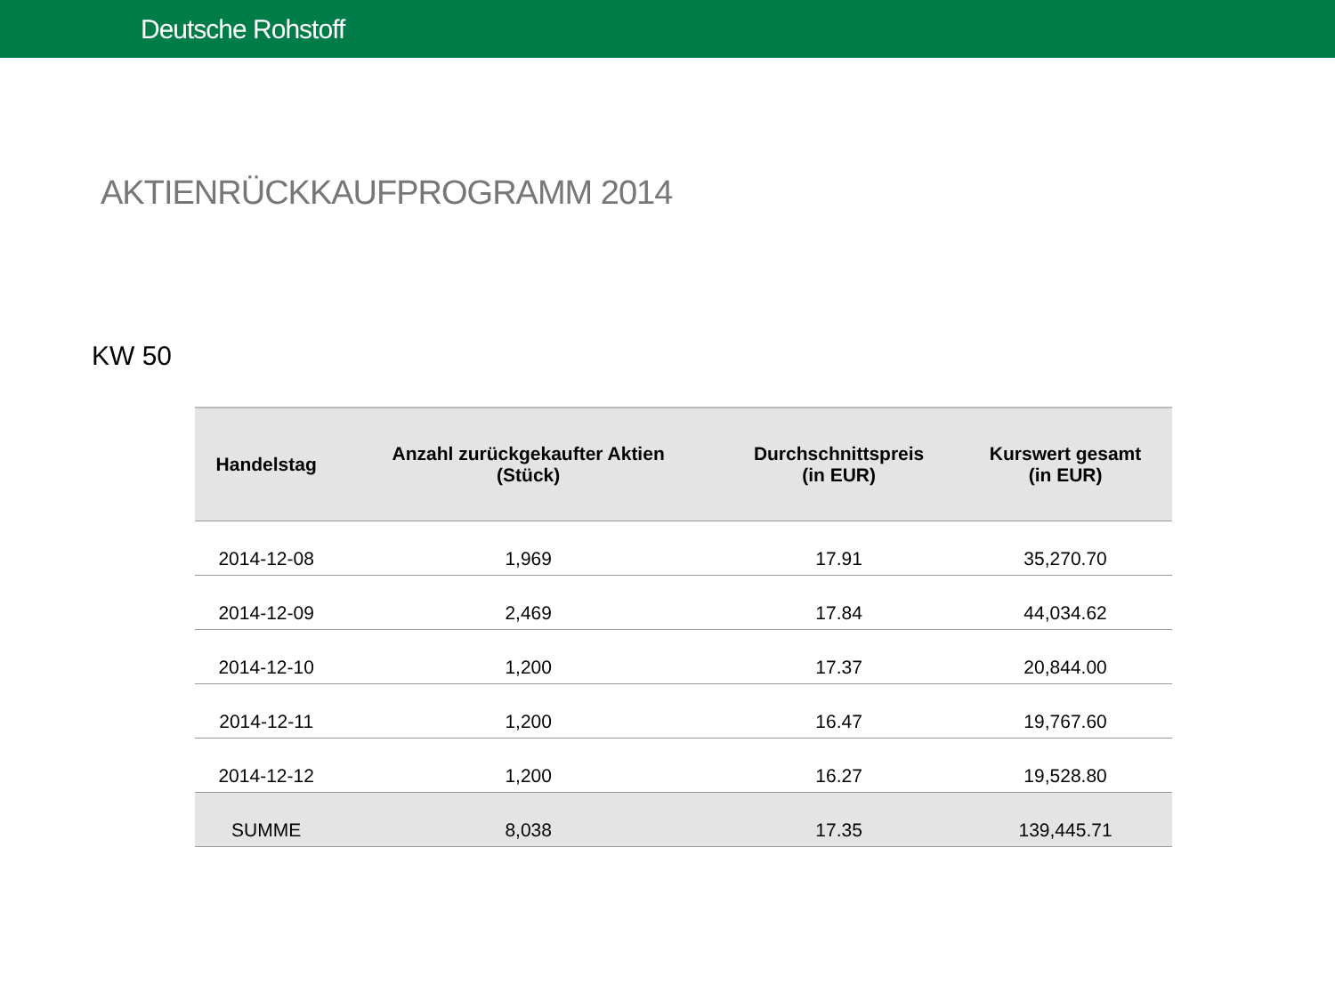Deutsche Rohstoff
AKTIENRÜCKKAUFPROGRAMM 2014
KW 50
| Handelstag | Anzahl zurückgekaufter Aktien (Stück) | Durchschnittspreis (in EUR) | Kurswert gesamt (in EUR) |
| --- | --- | --- | --- |
| 2014-12-08 | 1,969 | 17.91 | 35,270.70 |
| 2014-12-09 | 2,469 | 17.84 | 44,034.62 |
| 2014-12-10 | 1,200 | 17.37 | 20,844.00 |
| 2014-12-11 | 1,200 | 16.47 | 19,767.60 |
| 2014-12-12 | 1,200 | 16.27 | 19,528.80 |
| SUMME | 8,038 | 17.35 | 139,445.71 |